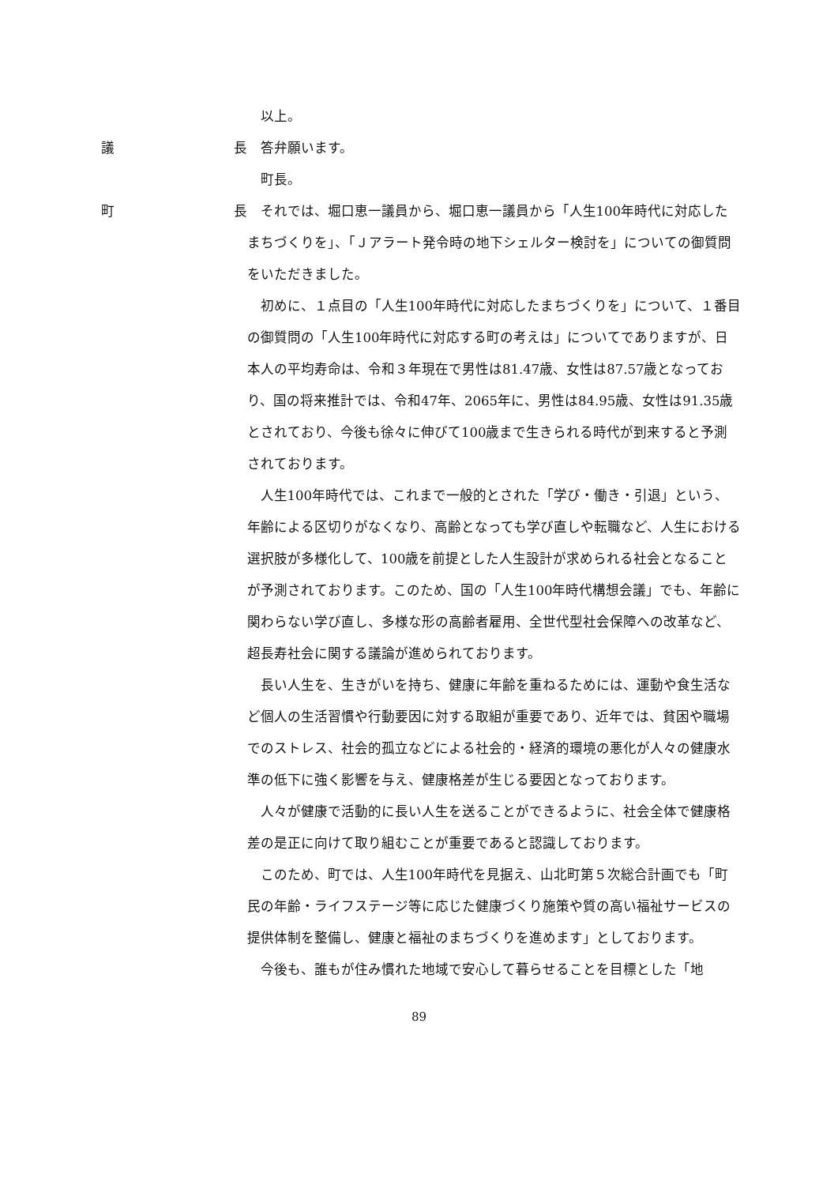以上。
議 長
答弁願います。
町長。
町 長
それでは、堀口恵一議員から、堀口恵一議員から「人生100年時代に対応したまちづくりを」、「Ｊアラート発令時の地下シェルター検討を」についての御質問をいただきました。
初めに、１点目の「人生100年時代に対応したまちづくりを」について、１番目の御質問の「人生100年時代に対応する町の考えは」についてでありますが、日本人の平均寿命は、令和３年現在で男性は81.47歳、女性は87.57歳となっており、国の将来推計では、令和47年、2065年に、男性は84.95歳、女性は91.35歳とされており、今後も徐々に伸びて100歳まで生きられる時代が到来すると予測されております。
人生100年時代では、これまで一般的とされた「学び・働き・引退」という、年齢による区切りがなくなり、高齢となっても学び直しや転職など、人生における選択肢が多様化して、100歳を前提とした人生設計が求められる社会となることが予測されております。このため、国の「人生100年時代構想会議」でも、年齢に関わらない学び直し、多様な形の高齢者雇用、全世代型社会保障への改革など、超長寿社会に関する議論が進められております。
長い人生を、生きがいを持ち、健康に年齢を重ねるためには、運動や食生活など個人の生活習慣や行動要因に対する取組が重要であり、近年では、貧困や職場でのストレス、社会的孤立などによる社会的・経済的環境の悪化が人々の健康水準の低下に強く影響を与え、健康格差が生じる要因となっております。
人々が健康で活動的に長い人生を送ることができるように、社会全体で健康格差の是正に向けて取り組むことが重要であると認識しております。
このため、町では、人生100年時代を見据え、山北町第５次総合計画でも「町民の年齢・ライフステージ等に応じた健康づくり施策や質の高い福祉サービスの提供体制を整備し、健康と福祉のまちづくりを進めます」としております。
今後も、誰もが住み慣れた地域で安心して暮らせることを目標とした「地
89